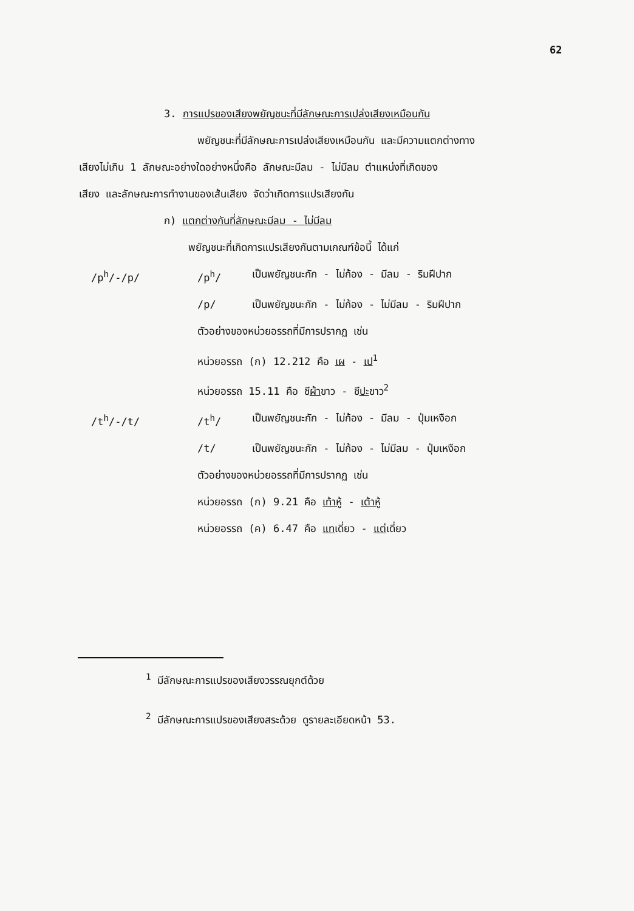62
3. การแปรของเสียงพยัญชนะที่มีลักษณะการเปล่งเสียงเหมือนกัน
พยัญชนะที่มีลักษณะการเปล่งเสียงเหมือนกัน และมีความแตกต่างทาง
เสียงไม่เกิน 1 ลักษณะอย่างใดอย่างหนึ่งคือ ลักษณะมีลม - ไม่มีลม ตำแหน่งที่เกิดของ
เสียง และลักษณะการทำงานของเส้นเสียง จัดว่าเกิดการแปรเสียงกัน
ก) แตกต่างกันที่ลักษณะมีลม - ไม่มีลม
พยัญชนะที่เกิดการแปรเสียงกันตามเกณฑ์ข้อนี้ ได้แก่
/p<sup>h</sup>/-/p/ /p<sup>h</sup>/ เป็นพยัญชนะกัก - ไม่ก้อง - มีลม - ริมฝีปาก
/p/ เป็นพยัญชนะกัก - ไม่ก้อง - ไม่มีลม - ริมฝีปาก
ตัวอย่างของหน่วยอรรถที่มีการปรากฏ เช่น
หน่วยอรรถ (ก) 12.212 คือ เผ - เป<sup>1</sup>
หน่วยอรรถ 15.11 คือ ชีผ้าขาว - ชีปะขาว<sup>2</sup>
/t<sup>h</sup>/-/t/ /t<sup>h</sup>/ เป็นพยัญชนะกัก - ไม่ก้อง - มีลม - ปุ่มเหงือก
/t/ เป็นพยัญชนะกัก - ไม่ก้อง - ไม่มีลม - ปุ่มเหงือก
ตัวอย่างของหน่วยอรรถที่มีการปรากฏ เช่น
หน่วยอรรถ (ก) 9.21 คือ เท้าหู้ - เต้าหู้
หน่วยอรรถ (ค) 6.47 คือ แทเดี่ยว - แต่เดี่ยว
<sup>1</sup> มีลักษณะการแปรของเสียงวรรณยุกต์ด้วย
<sup>2</sup> มีลักษณะการแปรของเสียงสระด้วย ดูรายละเอียดหน้า 53.